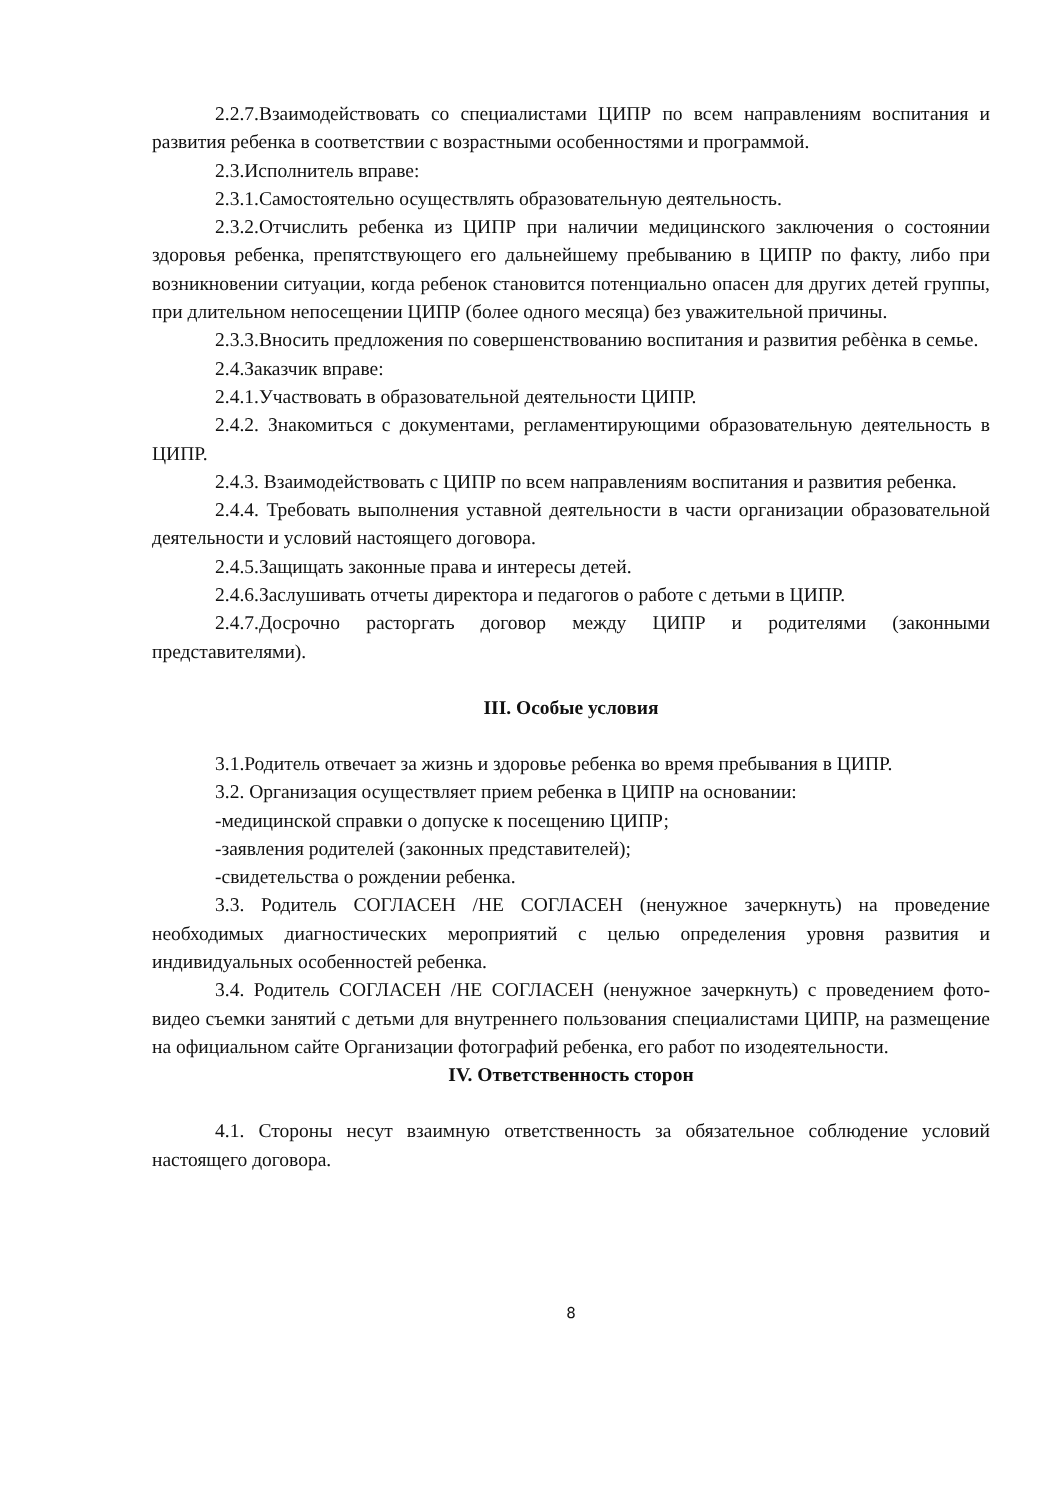2.2.7.Взаимодействовать со специалистами ЦИПР по всем направлениям воспитания и развития ребенка в соответствии с возрастными особенностями и программой.
2.3.Исполнитель вправе:
2.3.1.Самостоятельно осуществлять образовательную деятельность.
2.3.2.Отчислить ребенка из ЦИПР при наличии медицинского заключения о состоянии здоровья ребенка, препятствующего его дальнейшему пребыванию в ЦИПР по факту, либо при возникновении ситуации, когда ребенок становится потенциально опасен для других детей группы, при длительном непосещении ЦИПР (более одного месяца) без уважительной причины.
2.3.3.Вносить предложения по совершенствованию воспитания и развития ребѐнка в семье.
2.4.Заказчик вправе:
2.4.1.Участвовать в образовательной деятельности ЦИПР.
2.4.2. Знакомиться с документами, регламентирующими образовательную деятельность в ЦИПР.
2.4.3. Взаимодействовать с ЦИПР по всем направлениям воспитания и развития ребенка.
2.4.4. Требовать выполнения уставной деятельности в части организации образовательной деятельности и условий настоящего договора.
2.4.5.Защищать законные права и интересы детей.
2.4.6.Заслушивать отчеты директора и педагогов о работе с детьми в ЦИПР.
2.4.7.Досрочно расторгать договор между ЦИПР и родителями (законными представителями).
III. Особые условия
3.1.Родитель отвечает за жизнь и здоровье ребенка во время пребывания в ЦИПР.
3.2. Организация осуществляет прием ребенка в ЦИПР на основании:
-медицинской справки о допуске к посещению ЦИПР;
-заявления родителей (законных представителей);
-свидетельства о рождении ребенка.
3.3. Родитель СОГЛАСЕН /НЕ СОГЛАСЕН (ненужное зачеркнуть) на проведение необходимых диагностических мероприятий с целью определения уровня развития и индивидуальных особенностей ребенка.
3.4. Родитель СОГЛАСЕН /НЕ СОГЛАСЕН (ненужное зачеркнуть) с проведением фото-видео съемки занятий с детьми для внутреннего пользования специалистами ЦИПР, на размещение на официальном сайте Организации фотографий ребенка, его работ по изодеятельности.
IV. Ответственность сторон
4.1. Стороны несут взаимную ответственность за обязательное соблюдение условий настоящего договора.
8